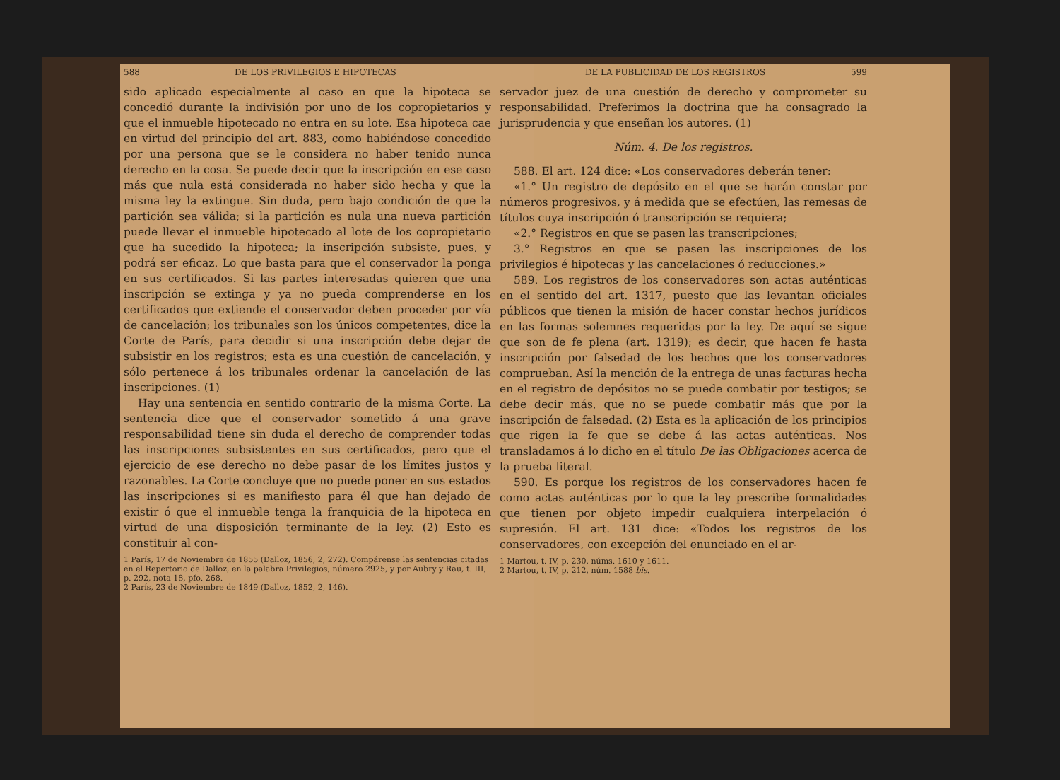588 DE LOS PRIVILEGIOS E HIPOTECAS
sido aplicado especialmente al caso en que la hipoteca se concedió durante la indivisión por uno de los copropietarios y que el inmueble hipotecado no entra en su lote. Esa hipoteca cae en virtud del principio del art. 883, como habiéndose concedido por una persona que se le considera no haber tenido nunca derecho en la cosa. Se puede decir que la inscripción en ese caso más que nula está considerada no haber sido hecha y que la misma ley la extingue. Sin duda, pero bajo condición de que la partición sea válida; si la partición es nula una nueva partición puede llevar el inmueble hipotecado al lote de los copropietario que ha sucedido la hipoteca; la inscripción subsiste, pues, y podrá ser eficaz. Lo que basta para que el conservador la ponga en sus certificados. Si las partes interesadas quieren que una inscripción se extinga y ya no pueda comprenderse en los certificados que extiende el conservador deben proceder por vía de cancelación; los tribunales son los únicos competentes, dice la Corte de París, para decidir si una inscripción debe dejar de subsistir en los registros; esta es una cuestión de cancelación, y sólo pertenece á los tribunales ordenar la cancelación de las inscripciones. (1)
Hay una sentencia en sentido contrario de la misma Corte. La sentencia dice que el conservador sometido á una grave responsabilidad tiene sin duda el derecho de comprender todas las inscripciones subsistentes en sus certificados, pero que el ejercicio de ese derecho no debe pasar de los límites justos y razonables. La Corte concluye que no puede poner en sus estados las inscripciones si es manifiesto para él que han dejado de existir ó que el inmueble tenga la franquicia de la hipoteca en virtud de una disposición terminante de la ley. (2) Esto es constituir al con-
1 París, 17 de Noviembre de 1855 (Dalloz, 1856, 2, 272). Compárense las sentencias citadas en el Repertorio de Dalloz, en la palabra Privilegios, número 2925, y por Aubry y Rau, t. III, p. 292, nota 18, pfo. 268.
2 París, 23 de Noviembre de 1849 (Dalloz, 1852, 2, 146).
DE LA PUBLICIDAD DE LOS REGISTROS 599
servador juez de una cuestión de derecho y comprometer su responsabilidad. Preferimos la doctrina que ha consagrado la jurisprudencia y que enseñan los autores. (1)
Núm. 4. De los registros.
588. El art. 124 dice: «Los conservadores deberán tener:
«1.° Un registro de depósito en el que se harán constar por números progresivos, y á medida que se efectúen, las remesas de títulos cuya inscripción ó transcripción se requiera;
«2.° Registros en que se pasen las transcripciones;
3.° Registros en que se pasen las inscripciones de los privilegios é hipotecas y las cancelaciones ó reducciones.»
589. Los registros de los conservadores son actas auténticas en el sentido del art. 1317, puesto que las levantan oficiales públicos que tienen la misión de hacer constar hechos jurídicos en las formas solemnes requeridas por la ley. De aquí se sigue que son de fe plena (art. 1319); es decir, que hacen fe hasta inscripción por falsedad de los hechos que los conservadores comprueban. Así la mención de la entrega de unas facturas hecha en el registro de depósitos no se puede combatir por testigos; se debe decir más, que no se puede combatir más que por la inscripción de falsedad. (2) Esta es la aplicación de los principios que rigen la fe que se debe á las actas auténticas. Nos transladamos á lo dicho en el título De las Obligaciones acerca de la prueba literal.
590. Es porque los registros de los conservadores hacen fe como actas auténticas por lo que la ley prescribe formalidades que tienen por objeto impedir cualquiera interpelación ó supresión. El art. 131 dice: «Todos los registros de los conservadores, con excepción del enunciado en el ar-
1 Martou, t. IV, p. 230, núms. 1610 y 1611.
2 Martou, t. IV, p. 212, núm. 1588 bis.